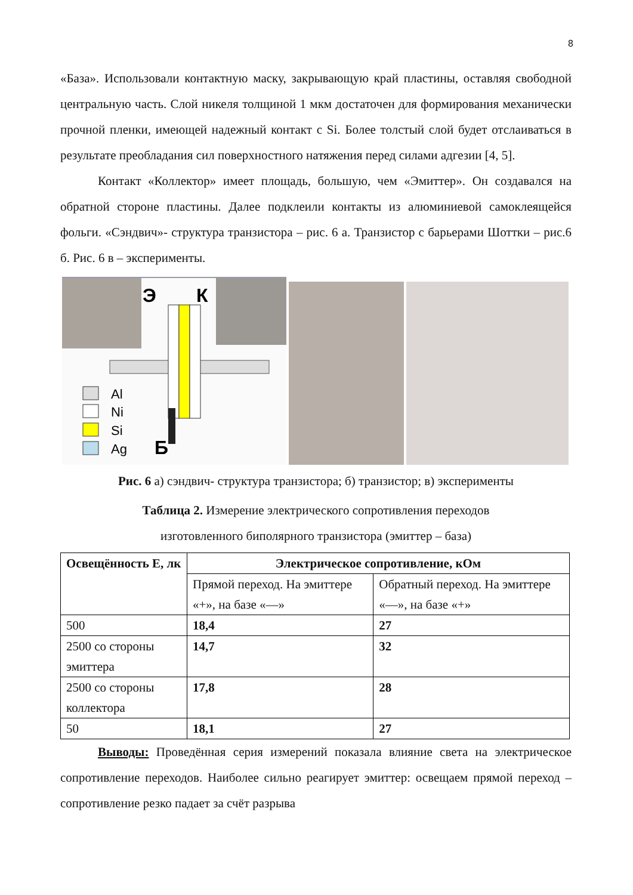8
«База». Использовали контактную маску, закрывающую край пластины, оставляя свободной центральную часть. Слой никеля толщиной 1 мкм достаточен для формирования механически прочной пленки, имеющей надежный контакт с Si. Более толстый слой будет отслаиваться в результате преобладания сил поверхностного натяжения перед силами адгезии [4, 5].
Контакт «Коллектор» имеет площадь, большую, чем «Эмиттер». Он создавался на обратной стороне пластины. Далее подклеили контакты из алюминиевой самоклеящейся фольги. «Сэндвич»- структура транзистора – рис. 6 а. Транзистор с барьерами Шоттки – рис.6 б. Рис. 6 в – эксперименты.
Э
К
Б
Al
Ni
Si
Ag
Рис. 6 а) сэндвич- структура транзистора; б) транзистор; в) эксперименты
Таблица 2. Измерение электрического сопротивления переходов
изготовленного биполярного транзистора (эмиттер – база)
| Освещённость Е, лк | Электрическое сопротивление, кОм | |
| --- | --- | --- |
| | Прямой переход. На эмиттере «+», на базе «—» | Обратный переход. На эмиттере «—», на базе «+» |
| 500 | 18,4 | 27 |
| 2500 со стороны эмиттера | 14,7 | 32 |
| 2500 со стороны коллектора | 17,8 | 28 |
| 50 | 18,1 | 27 |
Выводы: Проведённая серия измерений показала влияние света на электрическое сопротивление переходов. Наиболее сильно реагирует эмиттер: освещаем прямой переход – сопротивление резко падает за счёт разрыва